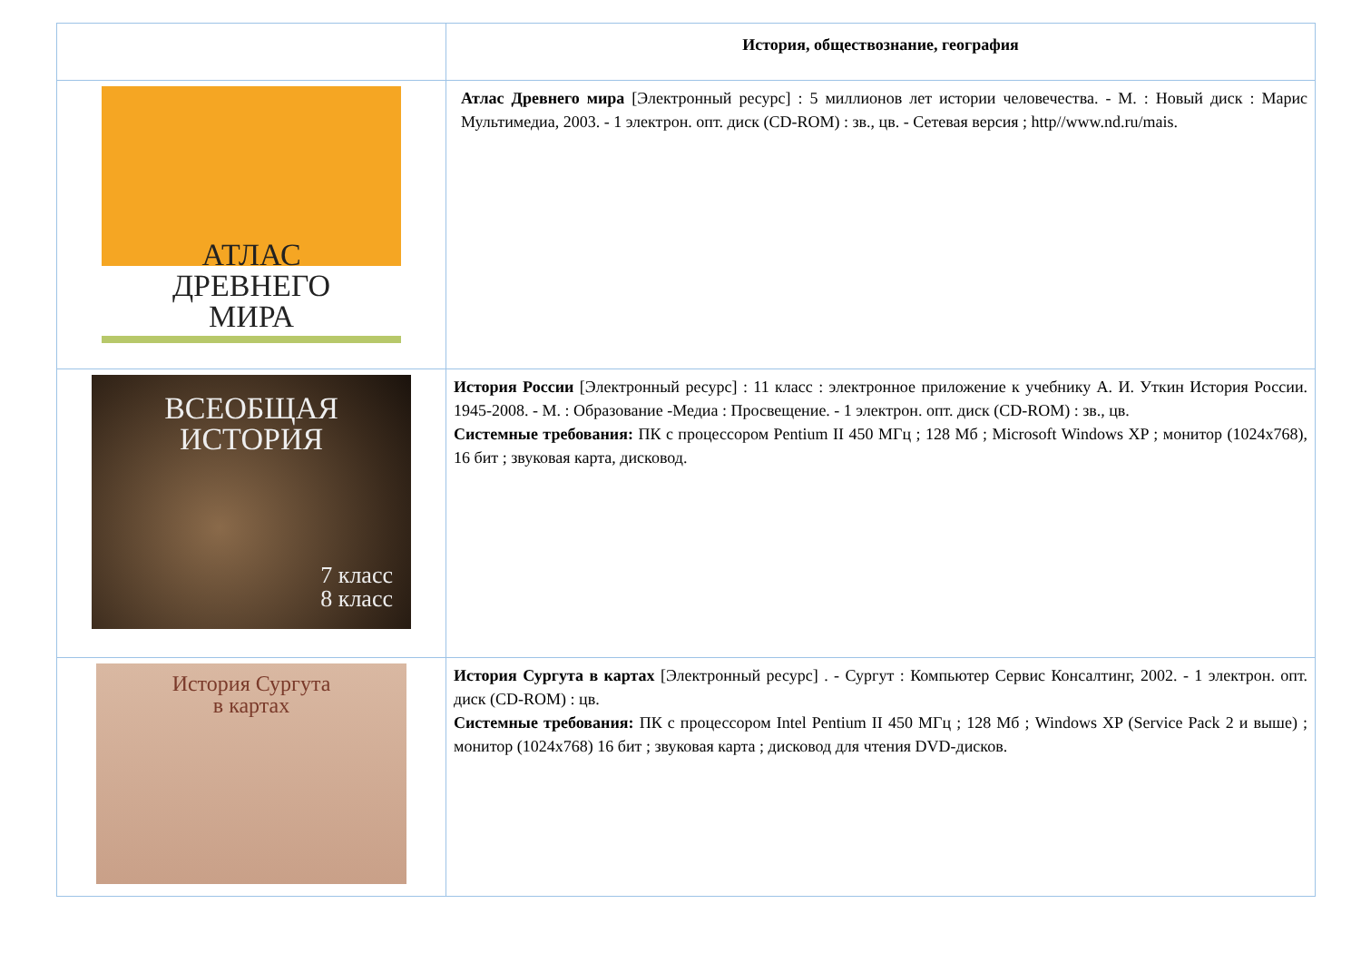| | История, обществознание, география |
| АТЛАС ДРЕВНЕГО МИРА | Атлас Древнего мира [Электронный ресурс] : 5 миллионов лет истории человечества. - М. : Новый диск : Марис Мультимедиа, 2003. - 1 электрон. опт. диск (CD-ROM) : зв., цв. - Сетевая версия ; http//www.nd.ru/mais. |
| ВСЕОБЩАЯ ИСТОРИЯ 7 класс 8 класс | История России [Электронный ресурс] : 11 класс : электронное приложение к учебнику А. И. Уткин История России. 1945-2008. - М. : Образование -Медиа : Просвещение. - 1 электрон. опт. диск (CD-ROM) : зв., цв. Системные требования: ПК с процессором Pentium II 450 МГц ; 128 Мб ; Microsoft Windows XP ; монитор (1024x768), 16 бит ; звуковая карта, дисковод. |
| История Сургута в картах | История Сургута в картах [Электронный ресурс] . - Сургут : Компьютер Сервис Консалтинг, 2002. - 1 электрон. опт. диск (CD-ROM) : цв. Системные требования: ПК с процессором Intel Pentium II 450 МГц ; 128 Мб ; Windows XP (Service Pack 2 и выше) ; монитор (1024x768) 16 бит ; звуковая карта ; дисковод для чтения DVD-дисков. |